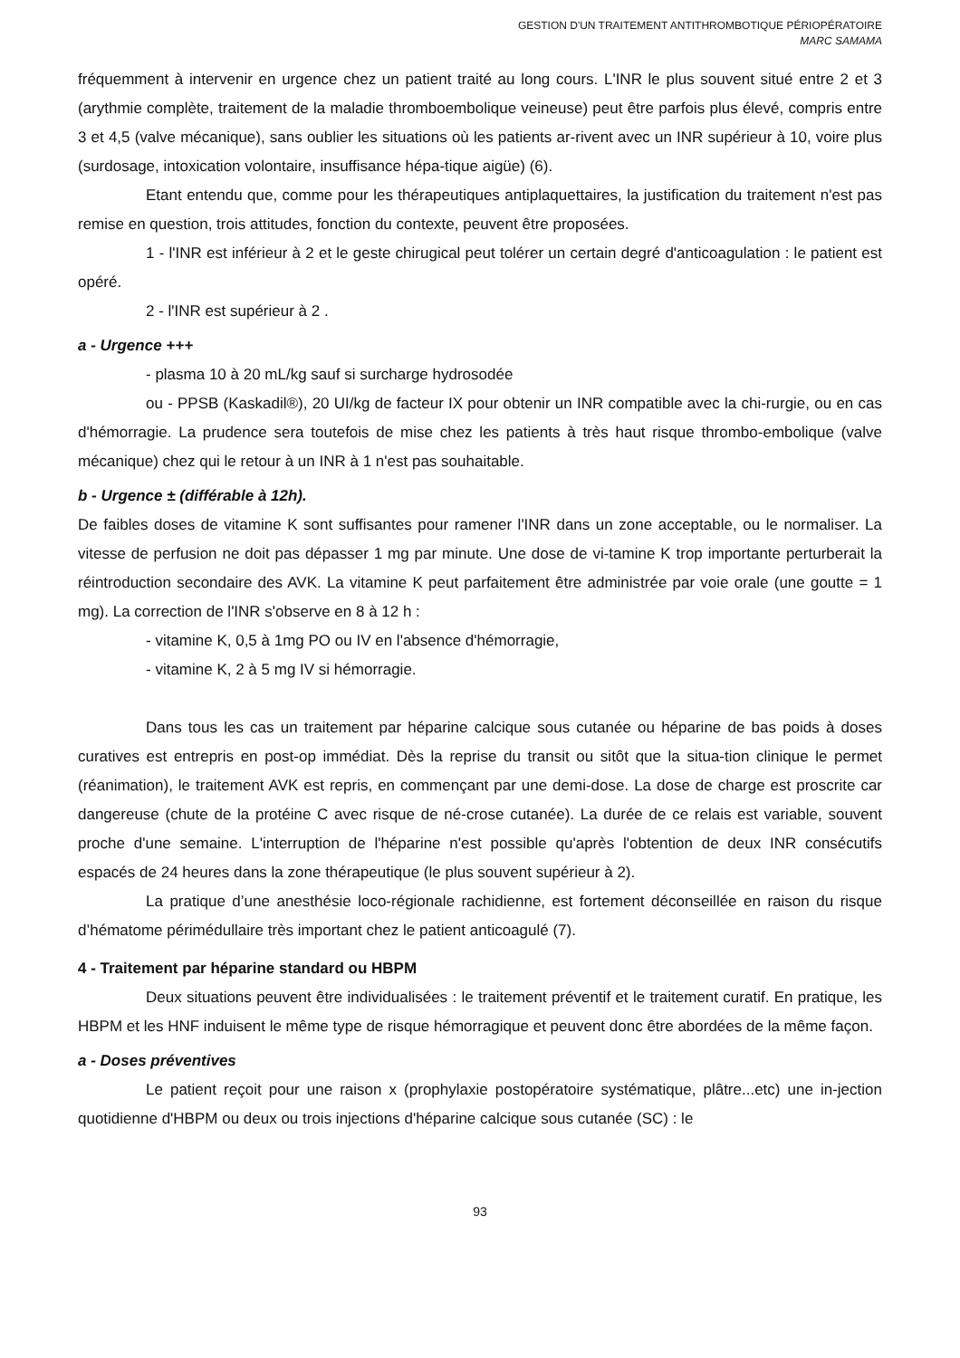GESTION D'UN TRAITEMENT ANTITHROMBOTIQUE PÉRIOPÉRATOIRE
MARC SAMAMA
fréquemment à intervenir en urgence chez un patient traité au long cours. L'INR le plus souvent situé entre 2 et 3 (arythmie complète, traitement de la maladie thromboembolique veineuse) peut être parfois plus élevé, compris entre 3 et 4,5 (valve mécanique), sans oublier les situations où les patients ar-rivent avec un INR supérieur à 10, voire plus (surdosage, intoxication volontaire, insuffisance hépa-tique aigüe) (6).
Etant entendu que, comme pour les thérapeutiques antiplaquettaires, la justification du traitement n'est pas remise en question, trois attitudes, fonction du contexte, peuvent être proposées.
1 - l'INR est inférieur à 2 et le geste chirugical peut tolérer un certain degré d'anticoagulation : le patient est opéré.
2 - l'INR est supérieur à 2 .
a - Urgence +++
- plasma 10 à 20 mL/kg sauf si surcharge hydrosodée
ou - PPSB (Kaskadil®), 20 UI/kg de facteur IX pour obtenir un INR compatible avec la chi-rurgie, ou en cas d'hémorragie. La prudence sera toutefois de mise chez les patients à très haut risque thrombo-embolique (valve mécanique) chez qui le retour à un INR à 1 n'est pas souhaitable.
b - Urgence ± (différable à 12h).
De faibles doses de vitamine K sont suffisantes pour ramener l'INR dans un zone acceptable, ou le normaliser. La vitesse de perfusion ne doit pas dépasser 1 mg par minute. Une dose de vi-tamine K trop importante perturberait la réintroduction secondaire des AVK. La vitamine K peut parfaitement être administrée par voie orale (une goutte = 1 mg). La correction de l'INR s'observe en 8 à 12 h :
- vitamine K, 0,5 à 1mg PO ou IV en l'absence d'hémorragie,
- vitamine K, 2 à 5 mg IV si hémorragie.
Dans tous les cas un traitement par héparine calcique sous cutanée ou héparine de bas poids à doses curatives est entrepris en post-op immédiat. Dès la reprise du transit ou sitôt que la situa-tion clinique le permet (réanimation), le traitement AVK est repris, en commençant par une demi-dose. La dose de charge est proscrite car dangereuse (chute de la protéine C avec risque de né-crose cutanée). La durée de ce relais est variable, souvent proche d'une semaine. L'interruption de l'héparine n'est possible qu'après l'obtention de deux INR consécutifs espacés de 24 heures dans la zone thérapeutique (le plus souvent supérieur à 2).
La pratique d’une anesthésie loco-régionale rachidienne, est fortement déconseillée en raison du risque d’hématome périmédullaire très important chez le patient anticoagulé (7).
4 - Traitement par héparine standard ou HBPM
Deux situations peuvent être individualisées : le traitement préventif et le traitement curatif. En pratique, les HBPM et les HNF induisent le même type de risque hémorragique et peuvent donc être abordées de la même façon.
a - Doses préventives
Le patient reçoit pour une raison x (prophylaxie postopératoire systématique, plâtre...etc) une in-jection quotidienne d'HBPM ou deux ou trois injections d'héparine calcique sous cutanée (SC) : le
93